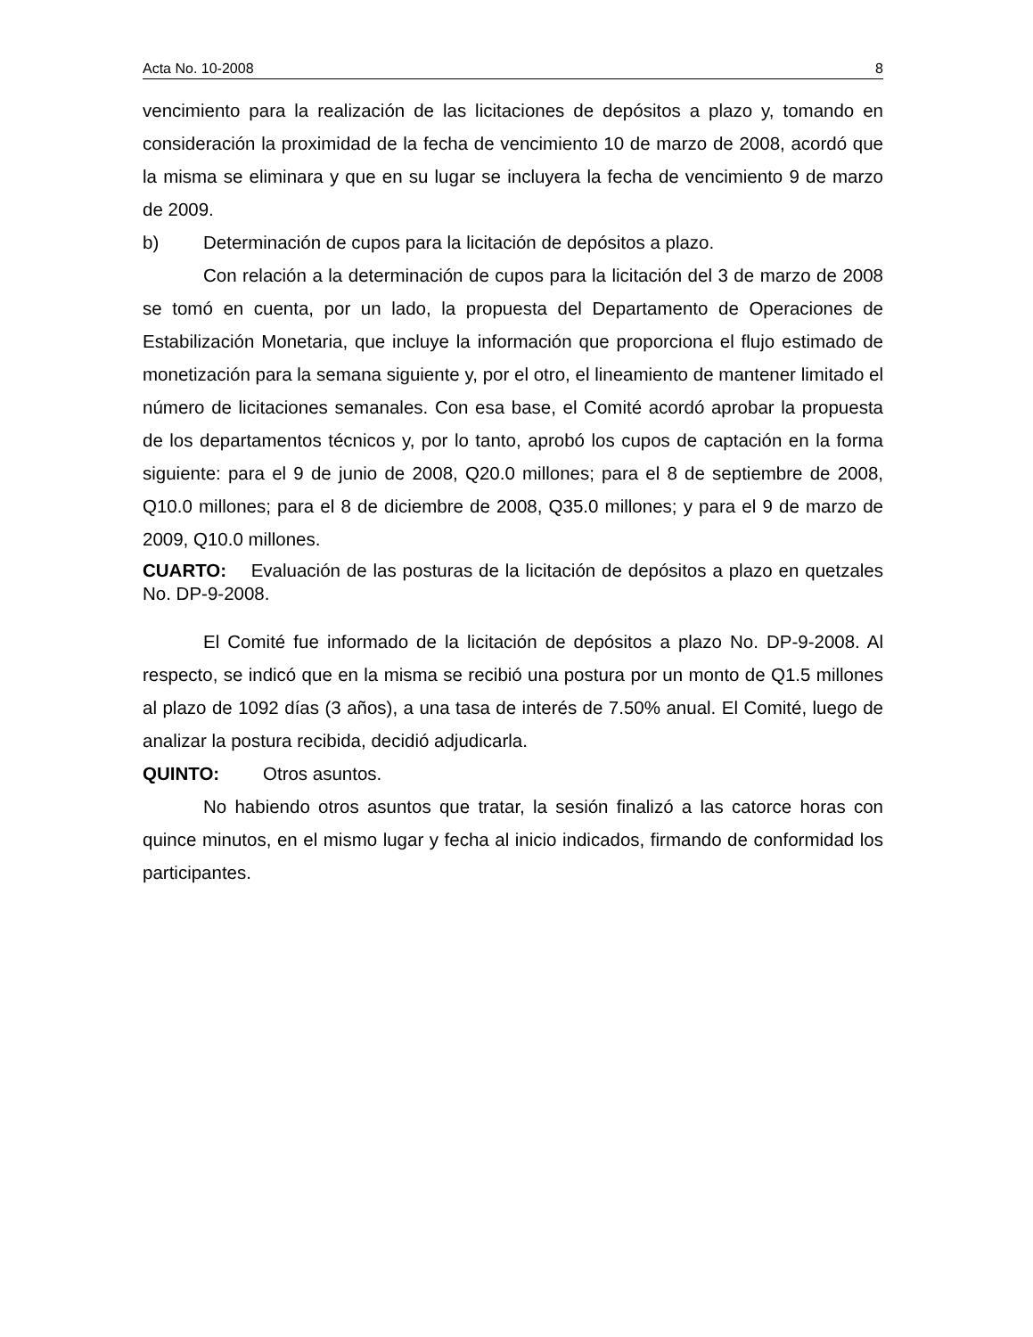Acta No. 10-2008 8
vencimiento para la realización de las licitaciones de depósitos a plazo y, tomando en consideración la proximidad de la fecha de vencimiento 10 de marzo de 2008, acordó que la misma se eliminara y que en su lugar se incluyera la fecha de vencimiento 9 de marzo de 2009.
b) Determinación de cupos para la licitación de depósitos a plazo.
Con relación a la determinación de cupos para la licitación del 3 de marzo de 2008 se tomó en cuenta, por un lado, la propuesta del Departamento de Operaciones de Estabilización Monetaria, que incluye la información que proporciona el flujo estimado de monetización para la semana siguiente y, por el otro, el lineamiento de mantener limitado el número de licitaciones semanales. Con esa base, el Comité acordó aprobar la propuesta de los departamentos técnicos y, por lo tanto, aprobó los cupos de captación en la forma siguiente: para el 9 de junio de 2008, Q20.0 millones; para el 8 de septiembre de 2008, Q10.0 millones; para el 8 de diciembre de 2008, Q35.0 millones; y para el 9 de marzo de 2009, Q10.0 millones.
CUARTO: Evaluación de las posturas de la licitación de depósitos a plazo en quetzales No. DP-9-2008.
El Comité fue informado de la licitación de depósitos a plazo No. DP-9-2008. Al respecto, se indicó que en la misma se recibió una postura por un monto de Q1.5 millones al plazo de 1092 días (3 años), a una tasa de interés de 7.50% anual. El Comité, luego de analizar la postura recibida, decidió adjudicarla.
QUINTO: Otros asuntos.
No habiendo otros asuntos que tratar, la sesión finalizó a las catorce horas con quince minutos, en el mismo lugar y fecha al inicio indicados, firmando de conformidad los participantes.